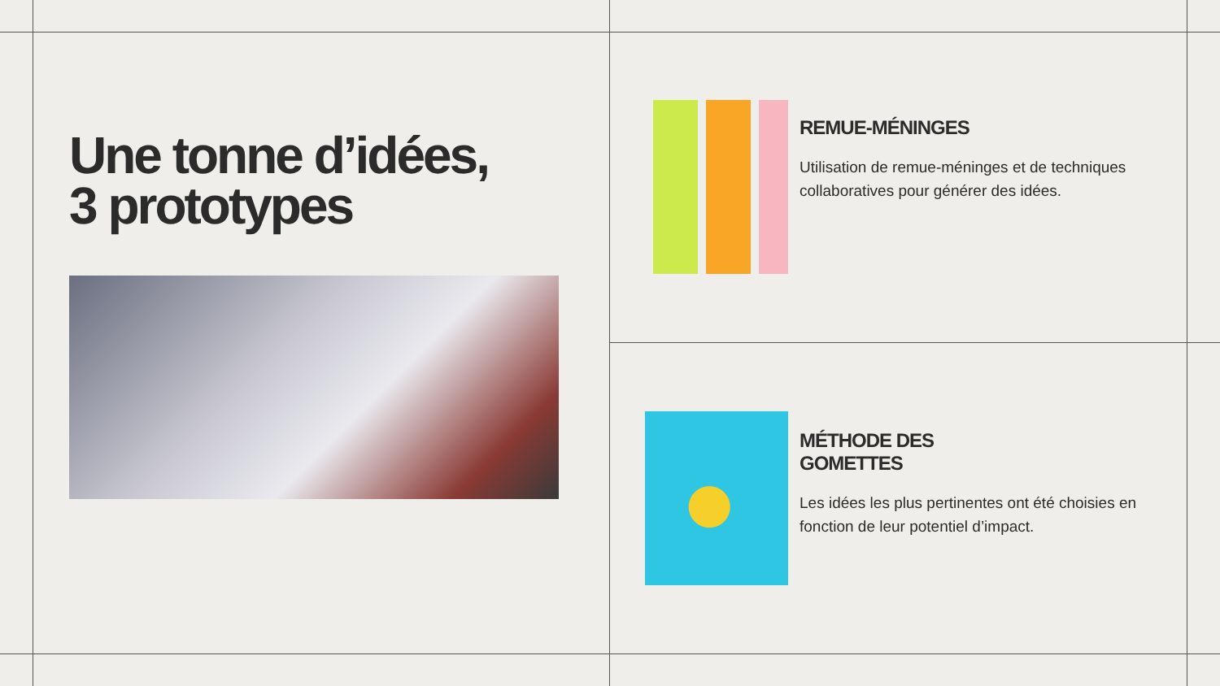Une tonne d’idées,
3 prototypes
REMUE-MÉNINGES
Utilisation de remue-méninges et de techniques collaboratives pour générer des idées.
MÉTHODE DES
GOMETTES
Les idées les plus pertinentes ont été choisies en fonction de leur potentiel d’impact.